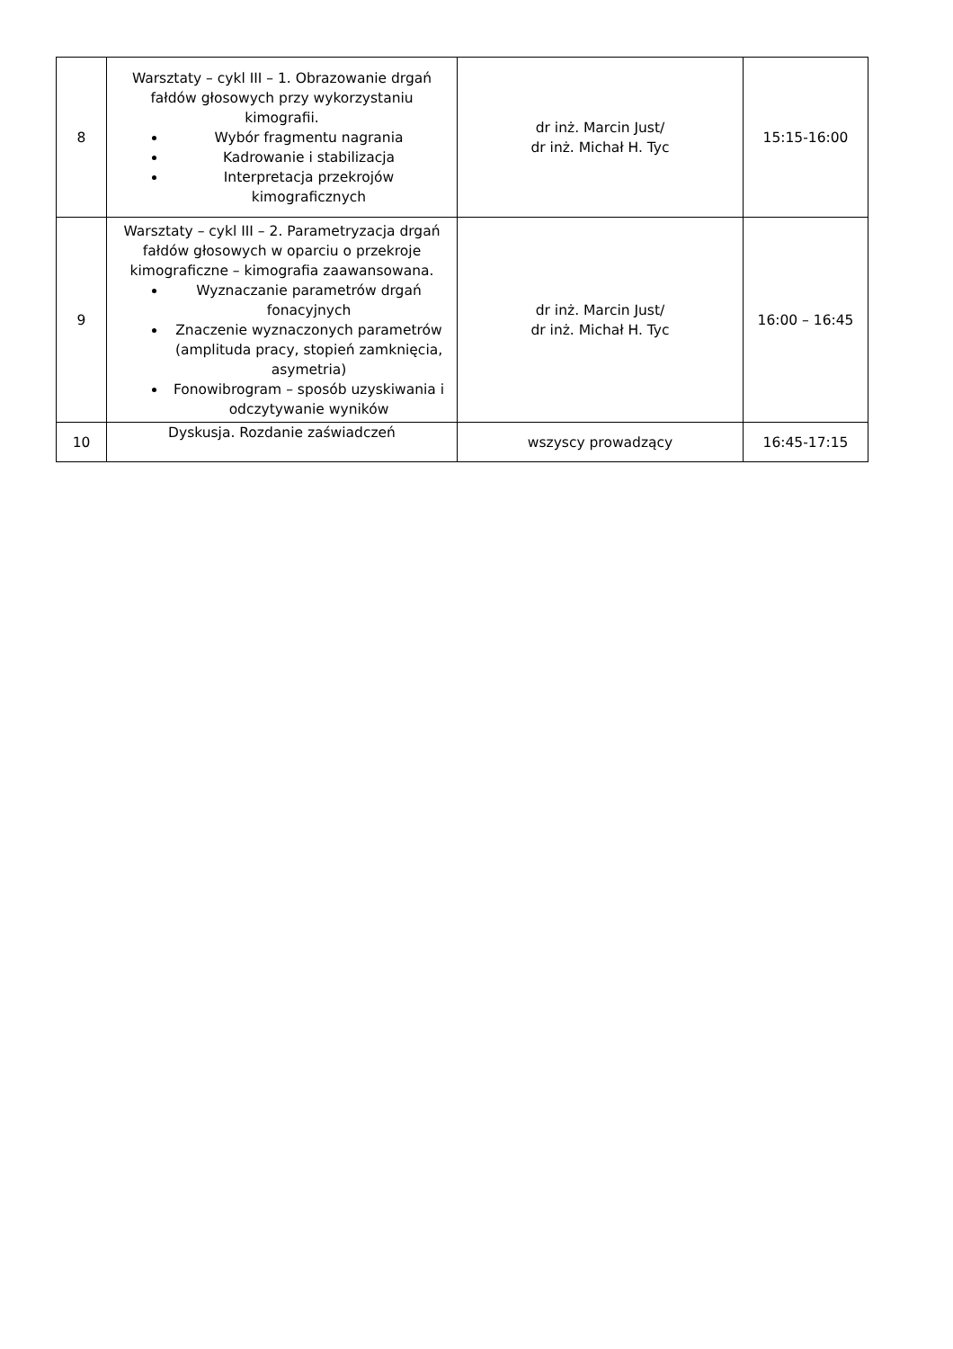| 8 | Warsztaty – cykl III – 1. Obrazowanie drgań fałdów głosowych przy wykorzystaniu kimografii. Wybór fragmentu nagrania Kadrowanie i stabilizacja Interpretacja przekrojów kimograficznych | dr inż. Marcin Just/ dr inż. Michał H. Tyc | 15:15-16:00 |
| 9 | Warsztaty – cykl III – 2. Parametryzacja drgań fałdów głosowych w oparciu o przekroje kimograficzne – kimografia zaawansowana. Wyznaczanie parametrów drgań fonacyjnych Znaczenie wyznaczonych parametrów (amplituda pracy, stopień zamknięcia, asymetria) Fonowibrogram – sposób uzyskiwania i odczytywanie wyników | dr inż. Marcin Just/ dr inż. Michał H. Tyc | 16:00 – 16:45 |
| 10 | Dyskusja. Rozdanie zaświadczeń | wszyscy prowadzący | 16:45-17:15 |